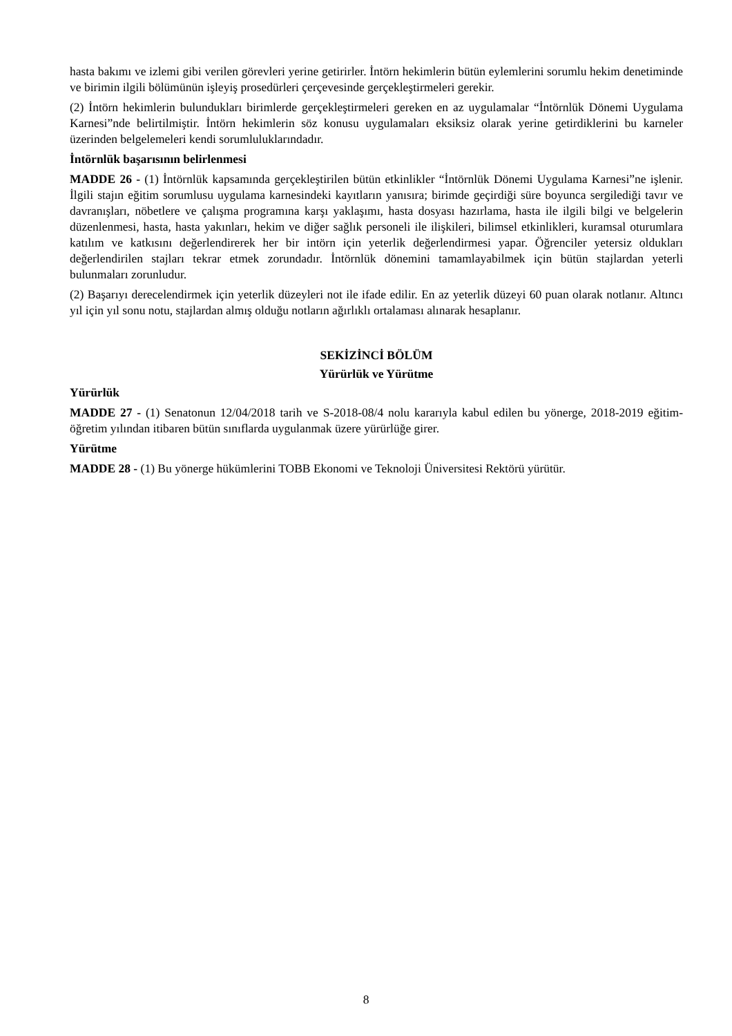hasta bakımı ve izlemi gibi verilen görevleri yerine getirirler. İntörn hekimlerin bütün eylemlerini sorumlu hekim denetiminde ve birimin ilgili bölümünün işleyiş prosedürleri çerçevesinde gerçekleştirmeleri gerekir.
(2) İntörn hekimlerin bulundukları birimlerde gerçekleştirmeleri gereken en az uygulamalar “İntörnlük Dönemi Uygulama Karnesi”nde belirtilmiştir. İntörn hekimlerin söz konusu uygulamaları eksiksiz olarak yerine getirdiklerini bu karneler üzerinden belgelemeleri kendi sorumluluklarındadır.
İntörnlük başarısının belirlenmesi
MADDE 26 - (1) İntörnlük kapsamında gerçekleştirilen bütün etkinlikler “İntörnlük Dönemi Uygulama Karnesi”ne işlenir. İlgili stajın eğitim sorumlusu uygulama karnesindeki kayıtların yanısıra; birimde geçirdiği süre boyunca sergilediği tavır ve davranışları, nöbetlere ve çalışma programına karşı yaklaşımı, hasta dosyası hazırlama, hasta ile ilgili bilgi ve belgelerin düzenlenmesi, hasta, hasta yakınları, hekim ve diğer sağlık personeli ile ilişkileri, bilimsel etkinlikleri, kuramsal oturumlara katılım ve katkısını değerlendirerek her bir intörn için yeterlik değerlendirmesi yapar. Öğrenciler yetersiz oldukları değerlendirilen stajları tekrar etmek zorundadır. İntörnlük dönemini tamamlayabilmek için bütün stajlardan yeterli bulunmaları zorunludur.
(2) Başarıyı derecelendirmek için yeterlik düzeyleri not ile ifade edilir. En az yeterlik düzeyi 60 puan olarak notlanır. Altıncı yıl için yıl sonu notu, stajlardan almış olduğu notların ağırlıklı ortalaması alınarak hesaplanır.
SEKİZİNCİ BÖLÜM
Yürürlük ve Yürütme
Yürürlük
MADDE 27 - (1) Senatonun 12/04/2018 tarih ve S-2018-08/4 nolu kararıyla kabul edilen bu yönerge, 2018-2019 eğitim-öğretim yılından itibaren bütün sınıflarda uygulanmak üzere yürürlüğe girer.
Yürütme
MADDE 28 - (1) Bu yönerge hükümlerini TOBB Ekonomi ve Teknoloji Üniversitesi Rektörü yürütür.
8